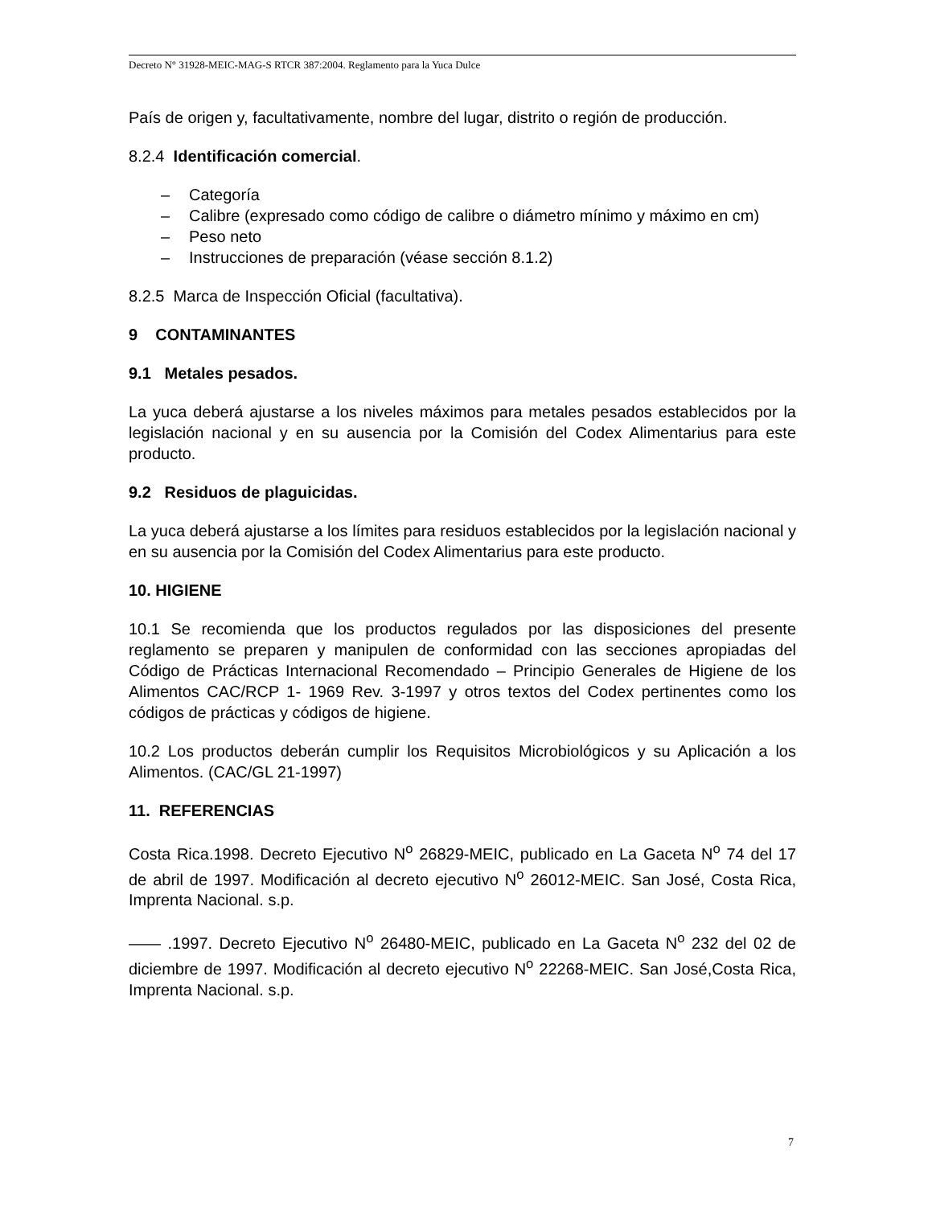Decreto N° 31928-MEIC-MAG-S RTCR 387:2004. Reglamento para la Yuca Dulce
País de origen y, facultativamente, nombre del lugar, distrito o región de producción.
8.2.4 Identificación comercial.
– Categoría
– Calibre (expresado como código de calibre o diámetro mínimo y máximo en cm)
– Peso neto
– Instrucciones de preparación (véase sección 8.1.2)
8.2.5 Marca de Inspección Oficial (facultativa).
9 CONTAMINANTES
9.1 Metales pesados.
La yuca deberá ajustarse a los niveles máximos para metales pesados establecidos por la legislación nacional y en su ausencia por la Comisión del Codex Alimentarius para este producto.
9.2 Residuos de plaguicidas.
La yuca deberá ajustarse a los límites para residuos establecidos por la legislación nacional y en su ausencia por la Comisión del Codex Alimentarius para este producto.
10. HIGIENE
10.1 Se recomienda que los productos regulados por las disposiciones del presente reglamento se preparen y manipulen de conformidad con las secciones apropiadas del Código de Prácticas Internacional Recomendado – Principio Generales de Higiene de los Alimentos CAC/RCP 1- 1969 Rev. 3-1997 y otros textos del Codex pertinentes como los códigos de prácticas y códigos de higiene.
10.2 Los productos deberán cumplir los Requisitos Microbiológicos y su Aplicación a los Alimentos. (CAC/GL 21-1997)
11. REFERENCIAS
Costa Rica.1998. Decreto Ejecutivo N<sup>o</sup> 26829-MEIC, publicado en La Gaceta N<sup>o</sup> 74 del 17 de abril de 1997. Modificación al decreto ejecutivo N<sup>o</sup> 26012-MEIC. San José, Costa Rica, Imprenta Nacional. s.p.
—— .1997. Decreto Ejecutivo N<sup>o</sup> 26480-MEIC, publicado en La Gaceta N<sup>o</sup> 232 del 02 de diciembre de 1997. Modificación al decreto ejecutivo N<sup>o</sup> 22268-MEIC. San José,Costa Rica, Imprenta Nacional. s.p.
7